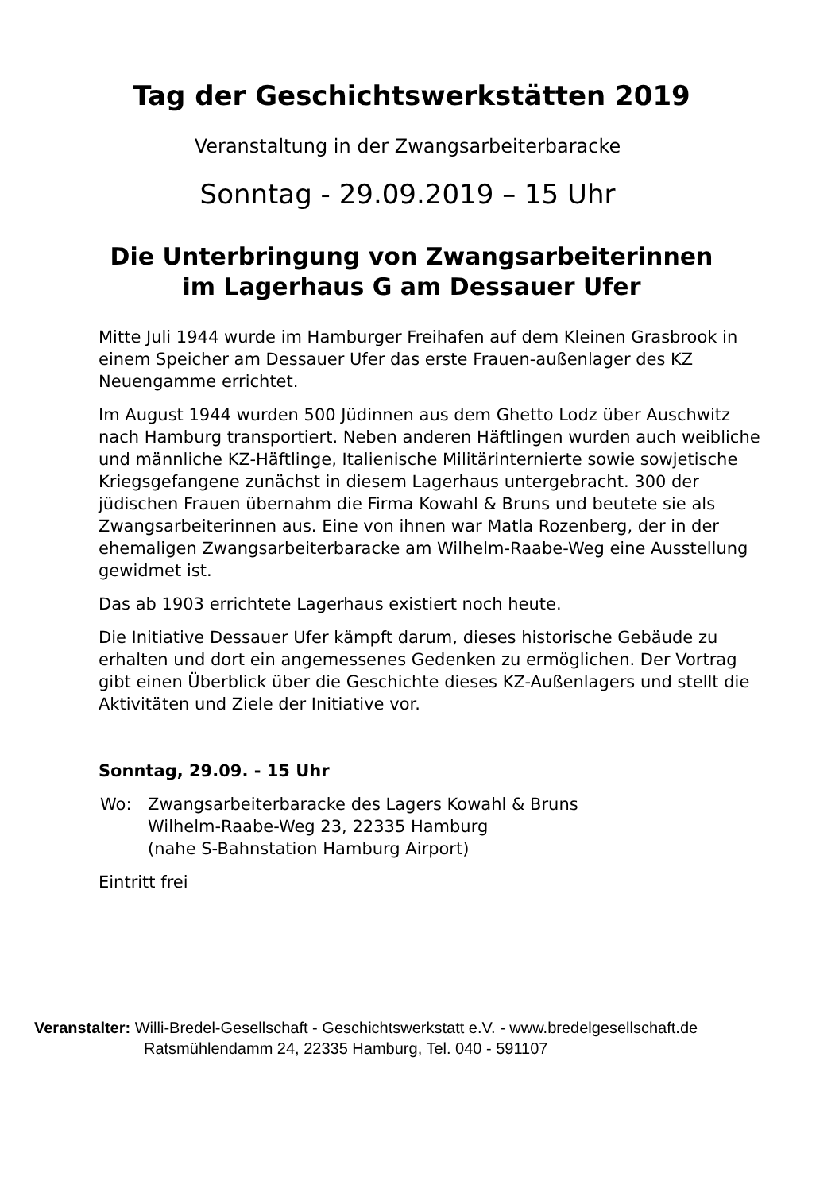Tag der Geschichtswerkstätten 2019
Veranstaltung in der Zwangsarbeiterbaracke
Sonntag - 29.09.2019 – 15 Uhr
Die Unterbringung von Zwangsarbeiterinnen
im Lagerhaus G am Dessauer Ufer
Mitte Juli 1944 wurde im Hamburger Freihafen auf dem Kleinen Grasbrook in einem Speicher am Dessauer Ufer das erste Frauen-außenlager des KZ Neuengamme errichtet.
Im August 1944 wurden 500 Jüdinnen aus dem Ghetto Lodz über Auschwitz nach Hamburg transportiert. Neben anderen Häftlingen wurden auch weibliche und männliche KZ-Häftlinge, Italienische Militärinternierte sowie sowjetische Kriegsgefangene zunächst in diesem Lagerhaus untergebracht. 300 der jüdischen Frauen übernahm die Firma Kowahl & Bruns und beutete sie als Zwangsarbeiterinnen aus. Eine von ihnen war Matla Rozenberg, der in der ehemaligen Zwangsarbeiterbaracke am Wilhelm-Raabe-Weg eine Ausstellung gewidmet ist.
Das ab 1903 errichtete Lagerhaus existiert noch heute.
Die Initiative Dessauer Ufer kämpft darum, dieses historische Gebäude zu erhalten und dort ein angemessenes Gedenken zu ermöglichen. Der Vortrag gibt einen Überblick über die Geschichte dieses KZ-Außenlagers und stellt die Aktivitäten und Ziele der Initiative vor.
Sonntag, 29.09. - 15 Uhr
Wo: Zwangsarbeiterbaracke des Lagers Kowahl & Bruns
Wilhelm-Raabe-Weg 23, 22335 Hamburg
(nahe S-Bahnstation Hamburg Airport)
Eintritt frei
Veranstalter: Willi-Bredel-Gesellschaft - Geschichtswerkstatt e.V. - www.bredelgesellschaft.de
Ratsmühlendamm 24, 22335 Hamburg, Tel. 040 - 591107